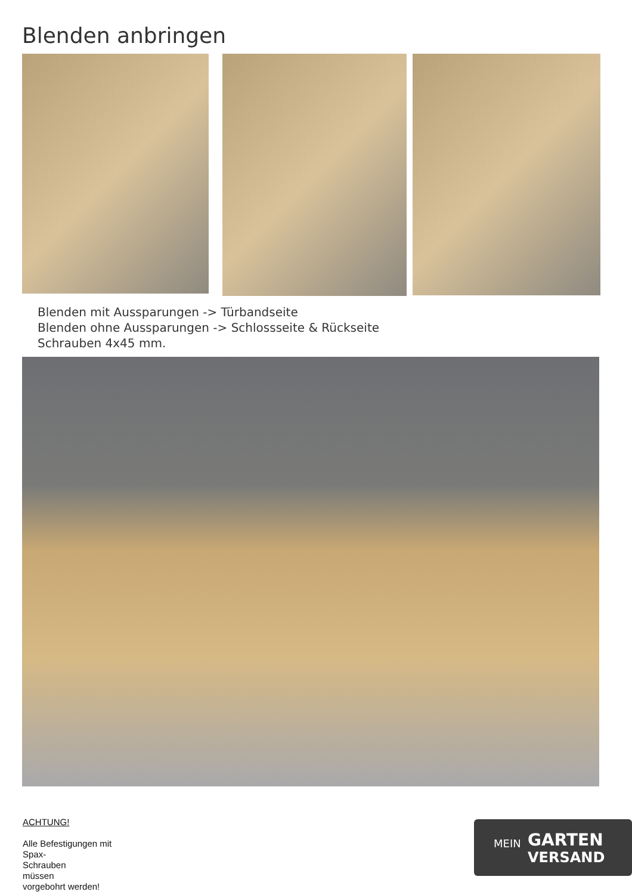Blenden anbringen
Blenden mit Aussparungen -> Türbandseite
Blenden ohne Aussparungen -> Schlossseite & Rückseite
Schrauben 4x45 mm.
ACHTUNG!
Alle Befestigungen mit Spax-
Schrauben
müssen
vorgebohrt werden!
MEIN GARTEN
VERSAND